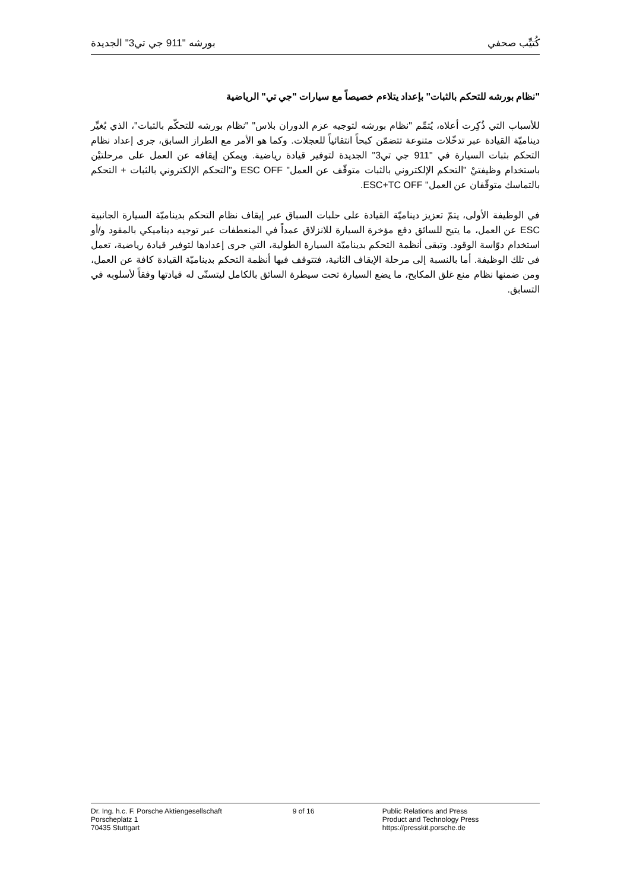كُتيِّب صحفي بورشه "911 جي تي3" الجديدة
"نظام بورشه للتحكم بالثبات" بإعداد يتلاءم خصيصاً مع سيارات "جي تي" الرياضية
للأسباب التي ذُكِرت أعلاه، يُتمِّم "نظام بورشه لتوجيه عزم الدوران بلاس" "نظام بورشه للتحكّم بالثبات"، الذي يُغيِّر ديناميّة القيادة عبر تدخّلات متنوعة تتضمّن كبحاً انتقائياً للعجلات. وكما هو الأمر مع الطراز السابق، جرى إعداد نظام التحكم بثبات السيارة في "911 جي تي3" الجديدة لتوفير قيادة رياضية. ويمكن إيقافه عن العمل على مرحلتيْن باستخدام وظيفتيْ "التحكم الإلكتروني بالثبات متوقّف عن العمل" ESC OFF و"التحكم الإلكتروني بالثبات + التحكم بالتماسك متوقّفان عن العمل" ESC+TC OFF.
في الوظيفة الأولى، يتمّ تعزيز ديناميّة القيادة على حلبات السباق عبر إيقاف نظام التحكم بديناميّة السيارة الجانبية ESC عن العمل، ما يتيح للسائق دفع مؤخرة السيارة للانزلاق عمداً في المنعطفات عبر توجيه ديناميكي بالمقود و/أو استخدام دوّاسة الوقود. وتبقى أنظمة التحكم بديناميّة السيارة الطولية، التي جرى إعدادها لتوفير قيادة رياضية، تعمل في تلك الوظيفة. أما بالنسبة إلى مرحلة الإيقاف الثانية، فتتوقف فيها أنظمة التحكم بديناميّة القيادة كافة عن العمل، ومن ضمنها نظام منع غلق المكابح، ما يضع السيارة تحت سيطرة السائق بالكامل ليتسنّى له قيادتها وفقاً لأسلوبه في التسابق.
Dr. Ing. h.c. F. Porsche Aktiengesellschaft
Porscheplatz 1
70435 Stuttgart
9 of 16 Public Relations and Press
Product and Technology Press
https://presskit.porsche.de